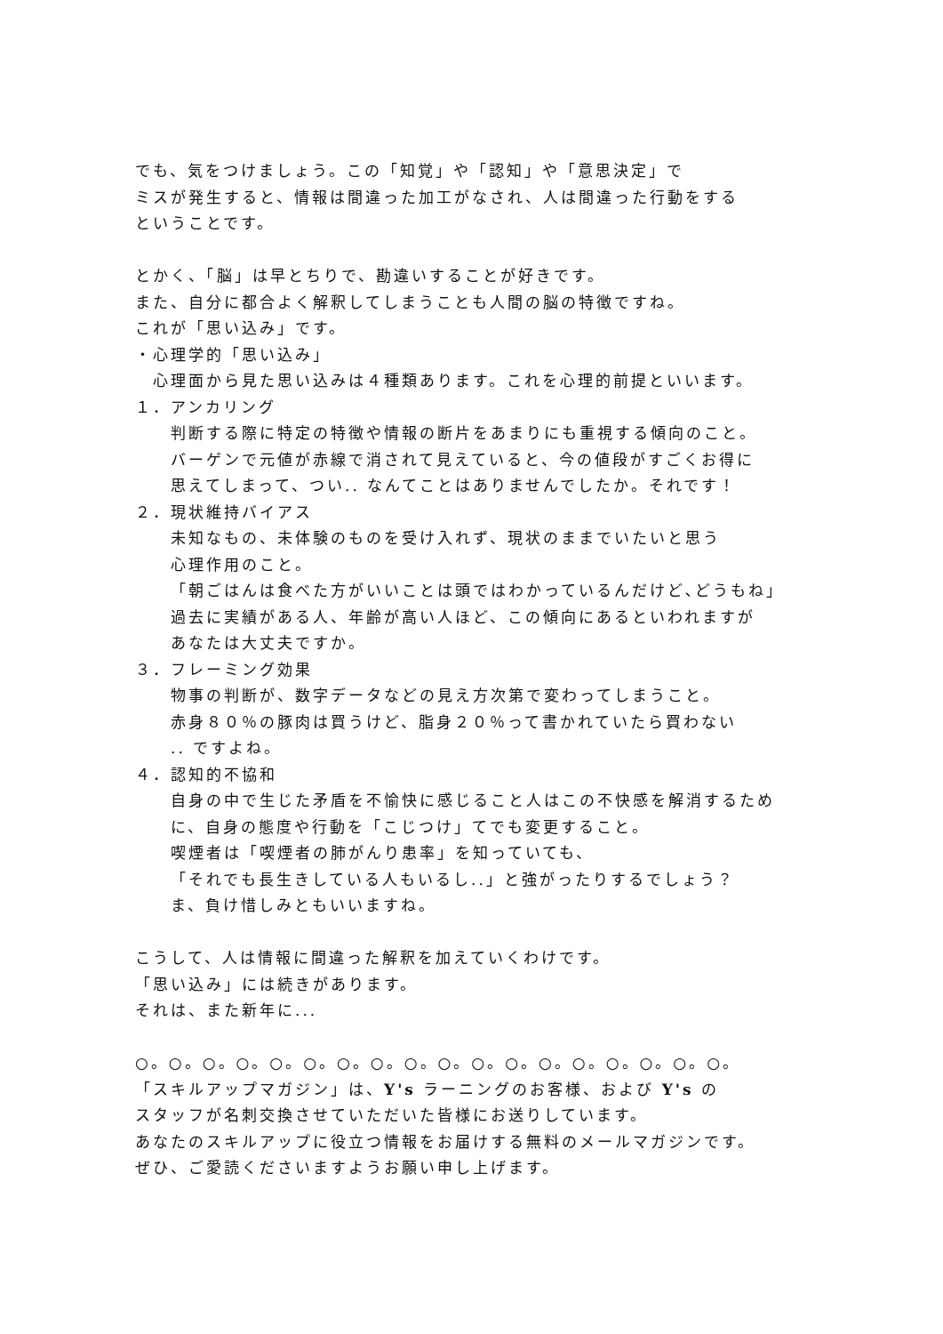でも、気をつけましょう。この「知覚」や「認知」や「意思決定」で
ミスが発生すると、情報は間違った加工がなされ、人は間違った行動をする
ということです。
とかく、「脳」は早とちりで、勘違いすることが好きです。
また、自分に都合よく解釈してしまうことも人間の脳の特徴ですね。
これが「思い込み」です。
・心理学的「思い込み」
心理面から見た思い込みは４種類あります。これを心理的前提といいます。
１．アンカリング
判断する際に特定の特徴や情報の断片をあまりにも重視する傾向のこと。
バーゲンで元値が赤線で消されて見えていると、今の値段がすごくお得に
思えてしまって、つい.. なんてことはありませんでしたか。それです！
２．現状維持バイアス
未知なもの、未体験のものを受け入れず、現状のままでいたいと思う
心理作用のこと。
「朝ごはんは食べた方がいいことは頭ではわかっているんだけど､どうもね」
過去に実績がある人、年齢が高い人ほど、この傾向にあるといわれますが
あなたは大丈夫ですか。
３．フレーミング効果
物事の判断が、数字データなどの見え方次第で変わってしまうこと。
赤身８０％の豚肉は買うけど、脂身２０％って書かれていたら買わない
.. ですよね。
４．認知的不協和
自身の中で生じた矛盾を不愉快に感じること人はこの不快感を解消するため
に、自身の態度や行動を「こじつけ」てでも変更すること。
喫煙者は「喫煙者の肺がんり患率」を知っていても、
「それでも長生きしている人もいるし..」と強がったりするでしょう？
ま、負け惜しみともいいますね。
こうして、人は情報に間違った解釈を加えていくわけです。
「思い込み」には続きがあります。
それは、また新年に...
○。○。○。○。○。○。○。○。○。○。○。○。○。○。○。○。○。○。
「スキルアップマガジン」は、Y's ラーニングのお客様、および Y's の
スタッフが名刺交換させていただいた皆様にお送りしています。
あなたのスキルアップに役立つ情報をお届けする無料のメールマガジンです。
ぜひ、ご愛読くださいますようお願い申し上げます。